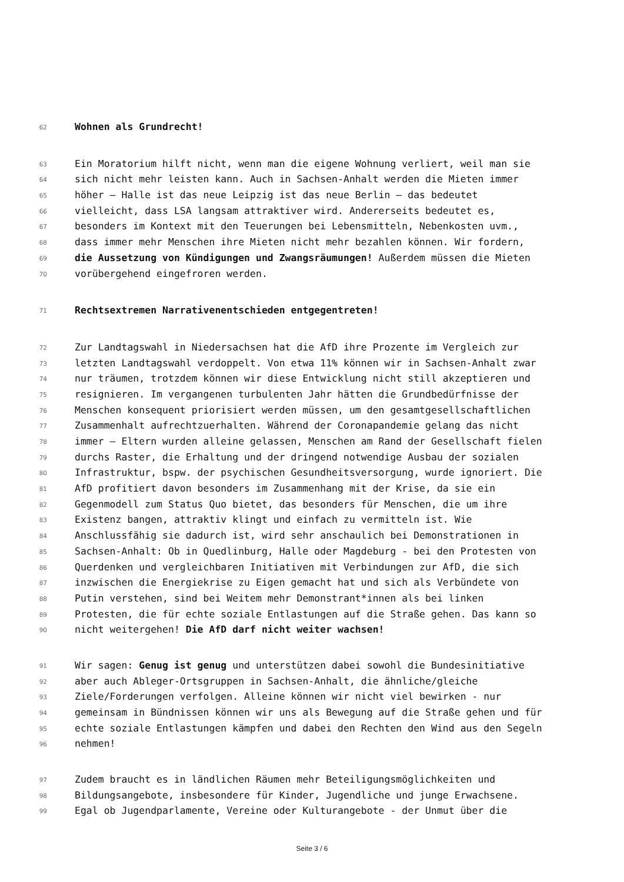62 Wohnen als Grundrecht!
63 Ein Moratorium hilft nicht, wenn man die eigene Wohnung verliert, weil man sie
64 sich nicht mehr leisten kann. Auch in Sachsen-Anhalt werden die Mieten immer
65 höher – Halle ist das neue Leipzig ist das neue Berlin – das bedeutet
66 vielleicht, dass LSA langsam attraktiver wird. Andererseits bedeutet es,
67 besonders im Kontext mit den Teuerungen bei Lebensmitteln, Nebenkosten uvm.,
68 dass immer mehr Menschen ihre Mieten nicht mehr bezahlen können. Wir fordern,
69 die Aussetzung von Kündigungen und Zwangsräumungen! Außerdem müssen die Mieten
70 vorübergehend eingefroren werden.
71 Rechtsextremen Narrativenentschieden entgegentreten!
72 Zur Landtagswahl in Niedersachsen hat die AfD ihre Prozente im Vergleich zur
73 letzten Landtagswahl verdoppelt. Von etwa 11% können wir in Sachsen-Anhalt zwar
74 nur träumen, trotzdem können wir diese Entwicklung nicht still akzeptieren und
75 resignieren. Im vergangenen turbulenten Jahr hätten die Grundbedürfnisse der
76 Menschen konsequent priorisiert werden müssen, um den gesamtgesellschaftlichen
77 Zusammenhalt aufrechtzuerhalten. Während der Coronapandemie gelang das nicht
78 immer – Eltern wurden alleine gelassen, Menschen am Rand der Gesellschaft fielen
79 durchs Raster, die Erhaltung und der dringend notwendige Ausbau der sozialen
80 Infrastruktur, bspw. der psychischen Gesundheitsversorgung, wurde ignoriert. Die
81 AfD profitiert davon besonders im Zusammenhang mit der Krise, da sie ein
82 Gegenmodell zum Status Quo bietet, das besonders für Menschen, die um ihre
83 Existenz bangen, attraktiv klingt und einfach zu vermitteln ist. Wie
84 Anschlussfähig sie dadurch ist, wird sehr anschaulich bei Demonstrationen in
85 Sachsen-Anhalt: Ob in Quedlinburg, Halle oder Magdeburg - bei den Protesten von
86 Querdenken und vergleichbaren Initiativen mit Verbindungen zur AfD, die sich
87 inzwischen die Energiekrise zu Eigen gemacht hat und sich als Verbündete von
88 Putin verstehen, sind bei Weitem mehr Demonstrant*innen als bei linken
89 Protesten, die für echte soziale Entlastungen auf die Straße gehen. Das kann so
90 nicht weitergehen! Die AfD darf nicht weiter wachsen!
91 Wir sagen: Genug ist genug und unterstützen dabei sowohl die Bundesinitiative
92 aber auch Ableger-Ortsgruppen in Sachsen-Anhalt, die ähnliche/gleiche
93 Ziele/Forderungen verfolgen. Alleine können wir nicht viel bewirken - nur
94 gemeinsam in Bündnissen können wir uns als Bewegung auf die Straße gehen und für
95 echte soziale Entlastungen kämpfen und dabei den Rechten den Wind aus den Segeln
96 nehmen!
97 Zudem braucht es in ländlichen Räumen mehr Beteiligungsmöglichkeiten und
98 Bildungsangebote, insbesondere für Kinder, Jugendliche und junge Erwachsene.
99 Egal ob Jugendparlamente, Vereine oder Kulturangebote - der Unmut über die
Seite 3 / 6